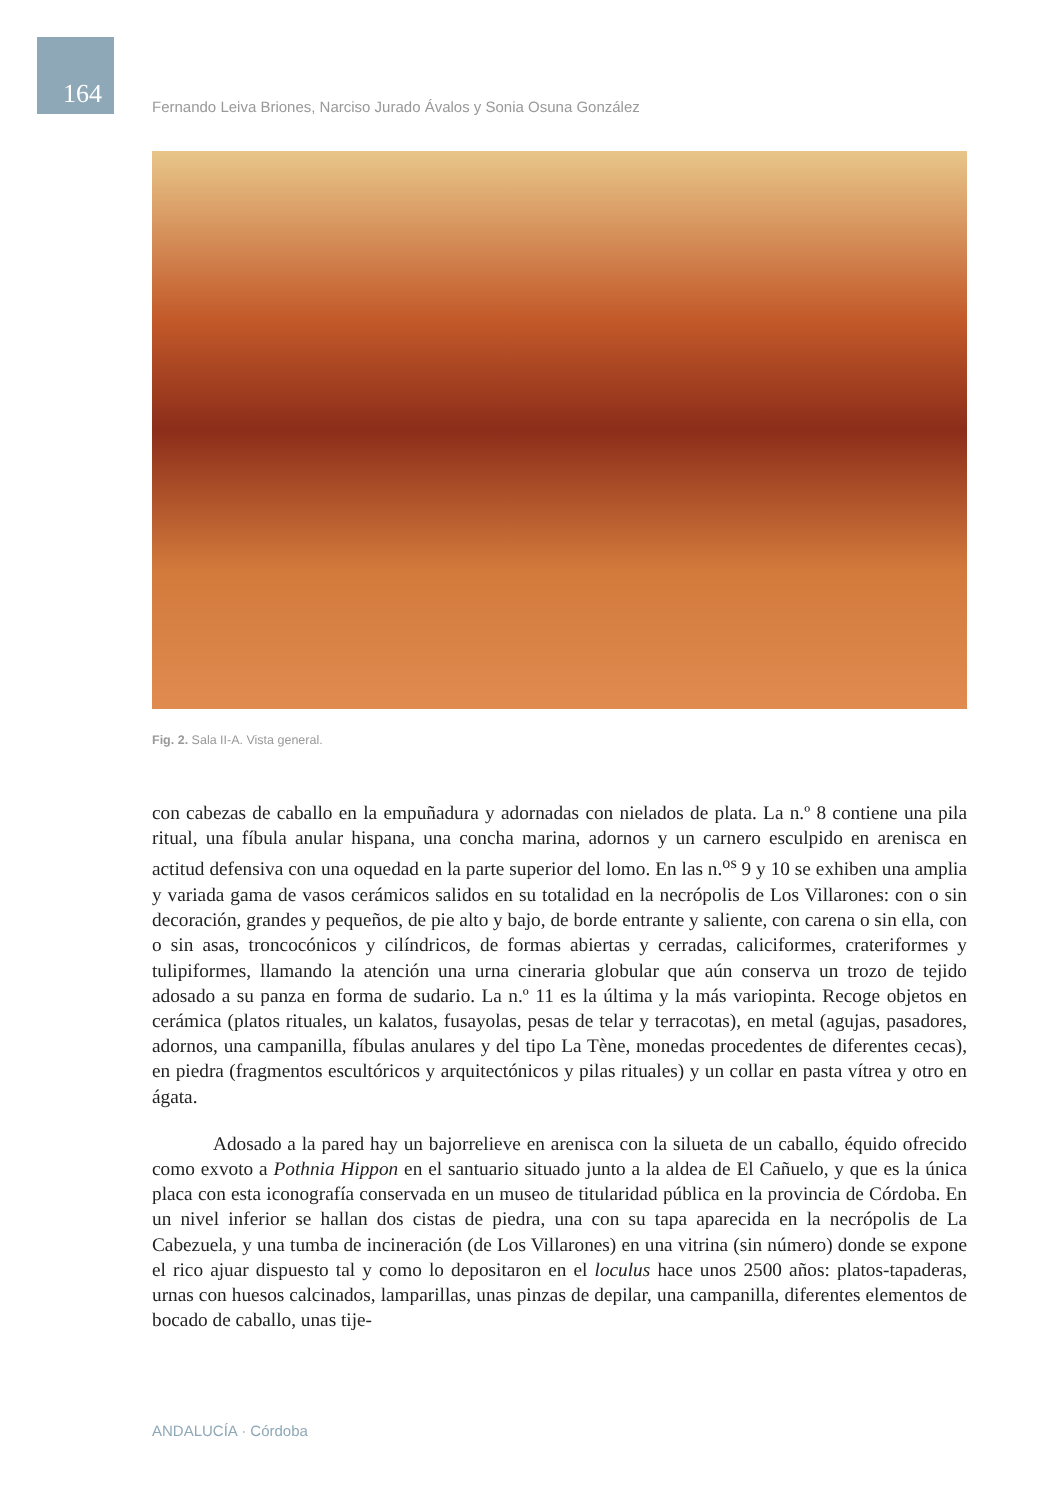164
Fernando Leiva Briones, Narciso Jurado Ávalos y Sonia Osuna González
Fig. 2. Sala II-A. Vista general.
con cabezas de caballo en la empuñadura y adornadas con nielados de plata. La n.º 8 contiene una pila ritual, una fíbula anular hispana, una concha marina, adornos y un carnero esculpido en arenisca en actitud defensiva con una oquedad en la parte superior del lomo. En las n.<sup>os</sup> 9 y 10 se exhiben una amplia y variada gama de vasos cerámicos salidos en su totalidad en la necrópolis de Los Villarones: con o sin decoración, grandes y pequeños, de pie alto y bajo, de borde entrante y saliente, con carena o sin ella, con o sin asas, troncocónicos y cilíndricos, de formas abiertas y cerradas, caliciformes, crateriformes y tulipiformes, llamando la atención una urna cineraria globular que aún conserva un trozo de tejido adosado a su panza en forma de sudario. La n.º 11 es la última y la más variopinta. Recoge objetos en cerámica (platos rituales, un kalatos, fusayolas, pesas de telar y terracotas), en metal (agujas, pasadores, adornos, una campanilla, fíbulas anulares y del tipo La Tène, monedas procedentes de diferentes cecas), en piedra (fragmentos escultóricos y arquitectónicos y pilas rituales) y un collar en pasta vítrea y otro en ágata.
Adosado a la pared hay un bajorrelieve en arenisca con la silueta de un caballo, équido ofrecido como exvoto a Pothnia Hippon en el santuario situado junto a la aldea de El Cañuelo, y que es la única placa con esta iconografía conservada en un museo de titularidad pública en la provincia de Córdoba. En un nivel inferior se hallan dos cistas de piedra, una con su tapa aparecida en la necrópolis de La Cabezuela, y una tumba de incineración (de Los Villarones) en una vitrina (sin número) donde se expone el rico ajuar dispuesto tal y como lo depositaron en el loculus hace unos 2500 años: platos-tapaderas, urnas con huesos calcinados, lamparillas, unas pinzas de depilar, una campanilla, diferentes elementos de bocado de caballo, unas tije-
ANDALUCÍA · Córdoba